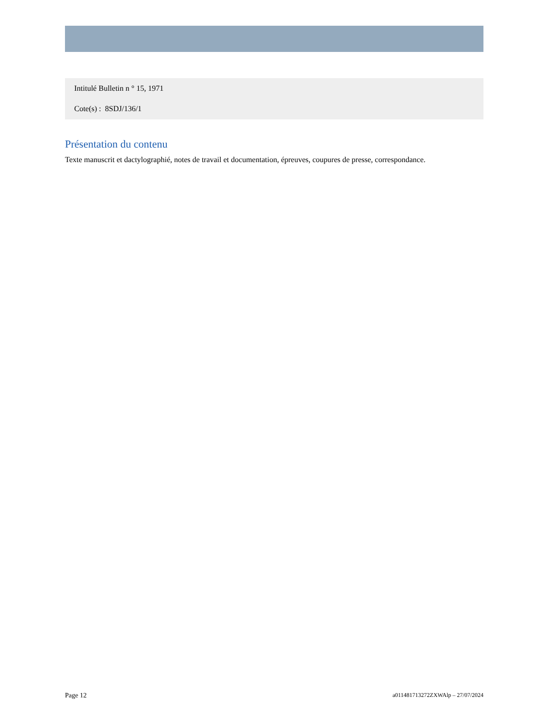Intitulé Bulletin n ° 15, 1971
Cote(s) : 8SDJ/136/1
Présentation du contenu
Texte manuscrit et dactylographié, notes de travail et documentation, épreuves, coupures de presse, correspondance.
Page 12 a011481713272ZXWAlp – 27/07/2024